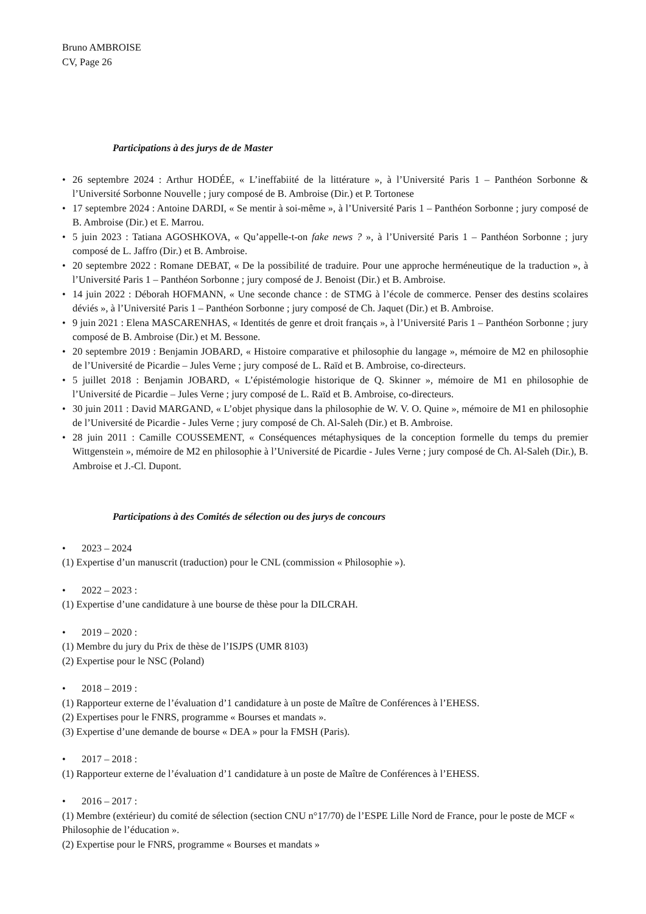Bruno AMBROISE
CV, Page 26
Participations à des jurys de de Master
• 26 septembre 2024 : Arthur HODÉE, « L’ineffabiité de la littérature », à l’Université Paris 1 – Panthéon Sorbonne & l’Université Sorbonne Nouvelle ; jury composé de B. Ambroise (Dir.) et P. Tortonese
• 17 septembre 2024 : Antoine DARDI, « Se mentir à soi-même », à l’Université Paris 1 – Panthéon Sorbonne ; jury composé de B. Ambroise (Dir.) et E. Marrou.
• 5 juin 2023 : Tatiana AGOSHKOVA, « Qu’appelle-t-on fake news ? », à l’Université Paris 1 – Panthéon Sorbonne ; jury composé de L. Jaffro (Dir.) et B. Ambroise.
• 20 septembre 2022 : Romane DEBAT, « De la possibilité de traduire. Pour une approche herméneutique de la traduction », à l’Université Paris 1 – Panthéon Sorbonne ; jury composé de J. Benoist (Dir.) et B. Ambroise.
• 14 juin 2022 : Déborah HOFMANN, « Une seconde chance : de STMG à l’école de commerce. Penser des destins scolaires déviés », à l’Université Paris 1 – Panthéon Sorbonne ; jury composé de Ch. Jaquet (Dir.) et B. Ambroise.
• 9 juin 2021 : Elena MASCARENHAS, « Identités de genre et droit français », à l’Université Paris 1 – Panthéon Sorbonne ; jury composé de B. Ambroise (Dir.) et M. Bessone.
• 20 septembre 2019 : Benjamin JOBARD, « Histoire comparative et philosophie du langage », mémoire de M2 en philosophie de l’Université de Picardie – Jules Verne ; jury composé de L. Raïd et B. Ambroise, co-directeurs.
• 5 juillet 2018 : Benjamin JOBARD, « L’épistémologie historique de Q. Skinner », mémoire de M1 en philosophie de l’Université de Picardie – Jules Verne ; jury composé de L. Raïd et B. Ambroise, co-directeurs.
• 30 juin 2011 : David MARGAND, « L’objet physique dans la philosophie de W. V. O. Quine », mémoire de M1 en philosophie de l’Université de Picardie - Jules Verne ; jury composé de Ch. Al-Saleh (Dir.) et B. Ambroise.
• 28 juin 2011 : Camille COUSSEMENT, « Conséquences métaphysiques de la conception formelle du temps du premier Wittgenstein », mémoire de M2 en philosophie à l’Université de Picardie - Jules Verne ; jury composé de Ch. Al-Saleh (Dir.), B. Ambroise et J.-Cl. Dupont.
Participations à des Comités de sélection ou des jurys de concours
• 2023 – 2024
(1) Expertise d’un manuscrit (traduction) pour le CNL (commission « Philosophie »).
• 2022 – 2023 :
(1) Expertise d’une candidature à une bourse de thèse pour la DILCRAH.
• 2019 – 2020 :
(1) Membre du jury du Prix de thèse de l’ISJPS (UMR 8103)
(2) Expertise pour le NSC (Poland)
• 2018 – 2019 :
(1) Rapporteur externe de l’évaluation d’1 candidature à un poste de Maître de Conférences à l’EHESS.
(2) Expertises pour le FNRS, programme « Bourses et mandats ».
(3) Expertise d’une demande de bourse « DEA » pour la FMSH (Paris).
• 2017 – 2018 :
(1) Rapporteur externe de l’évaluation d’1 candidature à un poste de Maître de Conférences à l’EHESS.
• 2016 – 2017 :
(1) Membre (extérieur) du comité de sélection (section CNU n°17/70) de l’ESPE Lille Nord de France, pour le poste de MCF « Philosophie de l’éducation ».
(2) Expertise pour le FNRS, programme « Bourses et mandats »